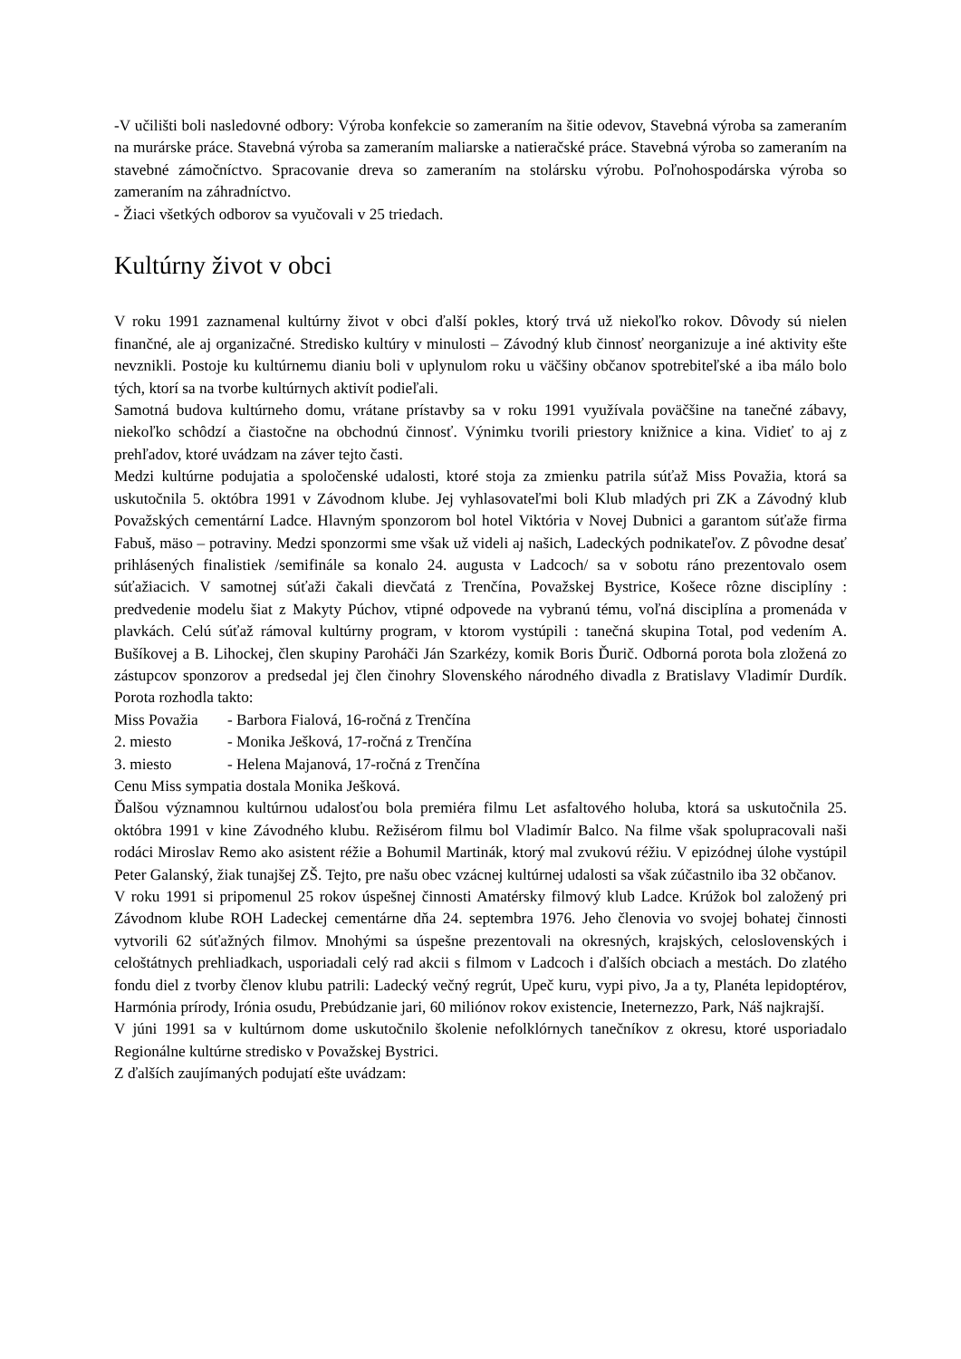-V učilišti boli nasledovné odbory: Výroba konfekcie so zameraním na šitie odevov, Stavebná výroba sa zameraním na murárske práce. Stavebná výroba sa zameraním maliarske a natieračské práce. Stavebná výroba so zameraním na stavebné zámočníctvo. Spracovanie dreva so zameraním na stolársku výrobu. Poľnohospodárska výroba so zameraním na záhradníctvo.
- Žiaci všetkých odborov sa vyučovali v 25 triedach.
Kultúrny život v obci
V roku 1991 zaznamenal kultúrny život v obci ďalší pokles, ktorý trvá už niekoľko rokov. Dôvody sú nielen finančné, ale aj organizačné. Stredisko kultúry v minulosti – Závodný klub činnosť neorganizuje a iné aktivity ešte nevznikli. Postoje ku kultúrnemu dianiu boli v uplynulom roku u väčšiny občanov spotrebiteľské a iba málo bolo tých, ktorí sa na tvorbe kultúrnych aktivít podieľali.
Samotná budova kultúrneho domu, vrátane prístavby sa v roku 1991 využívala poväčšine na tanečné zábavy, niekoľko schôdzí a čiastočne na obchodnú činnosť. Výnimku tvorili priestory knižnice a kina. Vidieť to aj z prehľadov, ktoré uvádzam na záver tejto časti.
Medzi kultúrne podujatia a spoločenské udalosti, ktoré stoja za zmienku patrila súťaž Miss Považia, ktorá sa uskutočnila 5. októbra 1991 v Závodnom klube. Jej vyhlasovateľmi boli Klub mladých pri ZK a Závodný klub Považských cementární Ladce. Hlavným sponzorom bol hotel Viktória v Novej Dubnici a garantom súťaže firma Fabuš, mäso – potraviny. Medzi sponzormi sme však už videli aj našich, Ladeckých podnikateľov. Z pôvodne desať prihlásených finalistiek /semifinále sa konalo 24. augusta v Ladcoch/ sa v sobotu ráno prezentovalo osem súťažiacich. V samotnej súťaži čakali dievčatá z Trenčína, Považskej Bystrice, Košece rôzne disciplíny : predvedenie modelu šiat z Makyty Púchov, vtipné odpovede na vybranú tému, voľná disciplína a promenáda v plavkách. Celú súťaž rámoval kultúrny program, v ktorom vystúpili : tanečná skupina Total, pod vedením A. Bušíkovej a B. Lihockej, člen skupiny Paroháči Ján Szarkézy, komik Boris Ďurič. Odborná porota bola zložená zo zástupcov sponzorov a predsedal jej člen činohry Slovenského národného divadla z Bratislavy Vladimír Durdík. Porota rozhodla takto:
Miss Považia - Barbora Fialová, 16-ročná z Trenčína
2. miesto - Monika Ješková, 17-ročná z Trenčína
3. miesto - Helena Majanová, 17-ročná z Trenčína
Cenu Miss sympatia dostala Monika Ješková.
Ďalšou významnou kultúrnou udalosťou bola premiéra filmu Let asfaltového holuba, ktorá sa uskutočnila 25. októbra 1991 v kine Závodného klubu. Režisérom filmu bol Vladimír Balco. Na filme však spolupracovali naši rodáci Miroslav Remo ako asistent réžie a Bohumil Martinák, ktorý mal zvukovú réžiu. V epizódnej úlohe vystúpil Peter Galanský, žiak tunajšej ZŠ. Tejto, pre našu obec vzácnej kultúrnej udalosti sa však zúčastnilo iba 32 občanov.
V roku 1991 si pripomenul 25 rokov úspešnej činnosti Amatérsky filmový klub Ladce. Krúžok bol založený pri Závodnom klube ROH Ladeckej cementárne dňa 24. septembra 1976. Jeho členovia vo svojej bohatej činnosti vytvorili 62 súťažných filmov. Mnohými sa úspešne prezentovali na okresných, krajských, celoslovenských i celoštátnych prehliadkach, usporiadali celý rad akcii s filmom v Ladcoch i ďalších obciach a mestách. Do zlatého fondu diel z tvorby členov klubu patrili: Ladecký večný regrút, Upeč kuru, vypi pivo, Ja a ty, Planéta lepidoptérov, Harmónia prírody, Irónia osudu, Prebúdzanie jari, 60 miliónov rokov existencie, Ineternezzo, Park, Náš najkrajší.
V júni 1991 sa v kultúrnom dome uskutočnilo školenie nefolklórnych tanečníkov z okresu, ktoré usporiadalo Regionálne kultúrne stredisko v Považskej Bystrici.
Z ďalších zaujímaných podujatí ešte uvádzam: